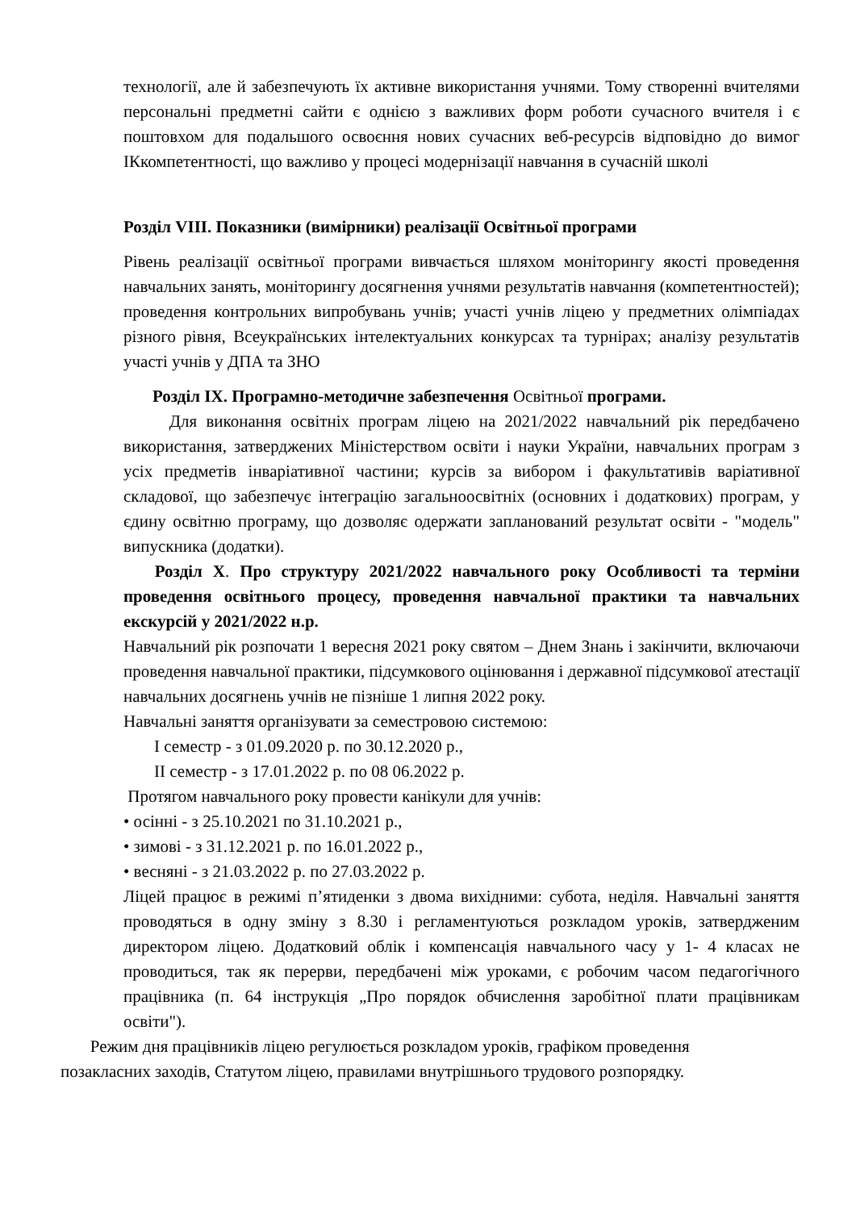технології, але й забезпечують їх активне використання учнями. Тому створенні вчителями персональні предметні сайти є однією з важливих форм роботи сучасного вчителя і є поштовхом для подальшого освоєння нових сучасних веб-ресурсів відповідно до вимог ІКкомпетентності, що важливо у процесі модернізації навчання в сучасній школі
Розділ VIII. Показники (вимірники) реалізації Освітньої програми
Рівень реалізації освітньої програми вивчається шляхом моніторингу якості проведення навчальних занять, моніторингу досягнення учнями результатів навчання (компетентностей); проведення контрольних випробувань учнів; участі учнів ліцею у предметних олімпіадах різного рівня, Всеукраїнських інтелектуальних конкурсах та турнірах; аналізу результатів участі учнів у ДПА та ЗНО
Розділ ІХ. Програмно-методичне забезпечення Освітньої програми.
Для виконання освітніх програм ліцею на 2021/2022 навчальний рік передбачено використання, затверджених Міністерством освіти і науки України, навчальних програм з усіх предметів інваріативної частини; курсів за вибором і факультативів варіативної складової, що забезпечує інтеграцію загальноосвітніх (основних і додаткових) програм, у єдину освітню програму, що дозволяє одержати запланований результат освіти - "модель" випускника (додатки).
Розділ Х. Про структуру 2021/2022 навчального року Особливості та терміни проведення освітнього процесу, проведення навчальної практики та навчальних екскурсій у 2021/2022 н.р.
Навчальний рік розпочати 1 вересня 2021 року святом – Днем Знань і закінчити, включаючи проведення навчальної практики, підсумкового оцінювання і державної підсумкової атестації навчальних досягнень учнів не пізніше 1 липня 2022 року.
Навчальні заняття організувати за семестровою системою:
І семестр - з 01.09.2020 р. по 30.12.2020 р.,
ІІ семестр - з 17.01.2022 р. по 08 06.2022 р.
Протягом навчального року провести канікули для учнів:
• осінні - з 25.10.2021 по 31.10.2021 р.,
• зимові - з 31.12.2021 р. по 16.01.2022 р.,
• весняні - з 21.03.2022 р. по 27.03.2022 р.
Ліцей працює в режимі п’ятиденки з двома вихідними: субота, неділя. Навчальні заняття проводяться в одну зміну з 8.30 і регламентуються розкладом уроків, затвердженим директором ліцею. Додатковий облік і компенсація навчального часу у 1- 4 класах не проводиться, так як перерви, передбачені між уроками, є робочим часом педагогічного працівника (п. 64 інструкція „Про порядок обчислення заробітної плати працівникам освіти").
Режим дня працівників ліцею регулюється розкладом уроків, графіком проведення позакласних заходів, Статутом ліцею, правилами внутрішнього трудового розпорядку.